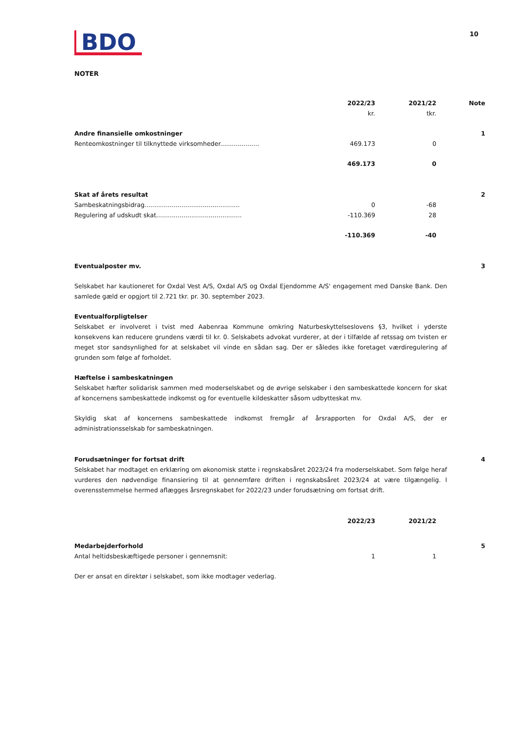BDO
10
NOTER
| | 2022/23 kr. | | 2021/22 tkr. | Note |
| --- | --- | --- | --- | --- |
| Andre finansielle omkostninger | | | | 1 |
| Renteomkostninger til tilknyttede virksomheder.................... | 469.173 | | 0 | |
| | 469.173 | | 0 | |
| Skat af årets resultat | | | | 2 |
| Sambeskatningsbidrag................................................. | 0 | | -68 | |
| Regulering af udskudt skat............................................ | -110.369 | | 28 | |
| | -110.369 | | -40 | |
| Eventualposter mv. | | | | 3 |
Selskabet har kautioneret for Oxdal Vest A/S, Oxdal A/S og Oxdal Ejendomme A/S' engagement med Danske Bank. Den samlede gæld er opgjort til 2.721 tkr. pr. 30. september 2023.
Eventualforpligtelser
Selskabet er involveret i tvist med Aabenraa Kommune omkring Naturbeskyttelseslovens §3, hvilket i yderste konsekvens kan reducere grundens værdi til kr. 0. Selskabets advokat vurderer, at der i tilfælde af retssag om tvisten er meget stor sandsynlighed for at selskabet vil vinde en sådan sag. Der er således ikke foretaget værdiregulering af grunden som følge af forholdet.
Hæftelse i sambeskatningen
Selskabet hæfter solidarisk sammen med moderselskabet og de øvrige selskaber i den sambeskattede koncern for skat af koncernens sambeskattede indkomst og for eventuelle kildeskatter såsom udbytteskat mv.
Skyldig skat af koncernens sambeskattede indkomst fremgår af årsrapporten for Oxdal A/S, der er administrationsselskab for sambeskatningen.
Forudsætninger for fortsat drift 4
Selskabet har modtaget en erklæring om økonomisk støtte i regnskabsåret 2023/24 fra moderselskabet. Som følge heraf vurderes den nødvendige finansiering til at gennemføre driften i regnskabsåret 2023/24 at være tilgængelig. I overensstemmelse hermed aflægges årsregnskabet for 2022/23 under forudsætning om fortsat drift.
| | 2022/23 | | 2021/22 | |
| --- | --- | --- | --- | --- |
| Medarbejderforhold | | | | 5 |
| Antal heltidsbeskæftigede personer i gennemsnit: | 1 | | 1 | |
Der er ansat en direktør i selskabet, som ikke modtager vederlag.